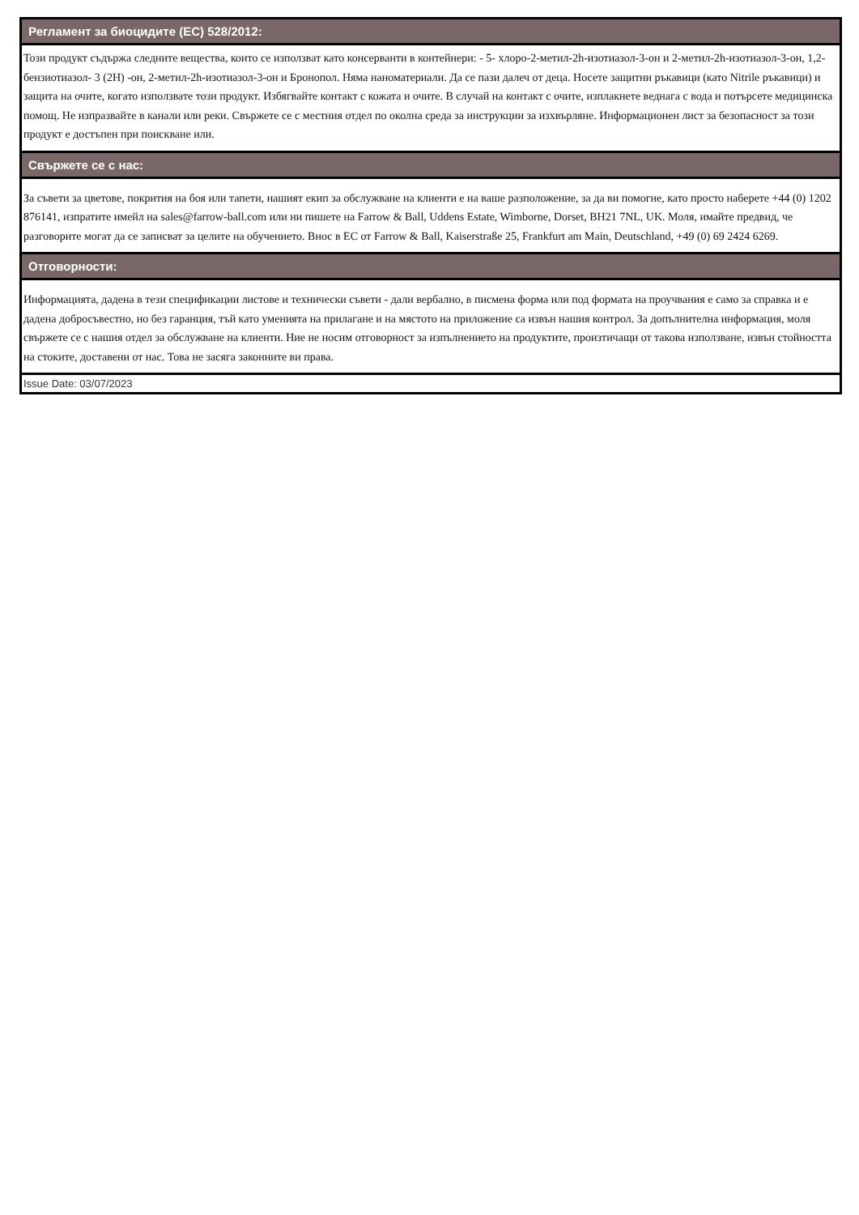Регламент за биоцидите (ЕС) 528/2012:
Този продукт съдържа следните вещества, които се използват като консерванти в контейнери: - 5- хлоро-2-метил-2h-изотиазол-3-он и 2-метил-2h-изотиазол-3-он, 1,2-бензиотиазол- 3 (2H) -он, 2-метил-2h-изотиазол-3-он и Бронопол. Няма наноматериали. Да се пази далеч от деца. Носете защитни ръкавици (като Nitrile ръкавици) и защита на очите, когато използвате този продукт. Избягвайте контакт с кожата и очите. В случай на контакт с очите, изплакнете веднага с вода и потърсете медицинска помощ. Не изпразвайте в канали или реки. Свържете се с местния отдел по околна среда за инструкции за изхвърляне. Информационен лист за безопасност за този продукт е достъпен при поискване или.
Свържете се с нас:
За съвети за цветове, покрития на боя или тапети, нашият екип за обслужване на клиенти е на ваше разположение, за да ви помогне, като просто наберете +44 (0) 1202 876141, изпратите имейл на sales@farrow-ball.com или ни пишете на Farrow & Ball, Uddens Estate, Wimborne, Dorset, BH21 7NL, UK. Моля, имайте предвид, че разговорите могат да се записват за целите на обучението. Внос в ЕС от Farrow & Ball, Kaiserstraße 25, Frankfurt am Main, Deutschland, +49 (0) 69 2424 6269.
Отговорности:
Информацията, дадена в тези спецификации листове и технически съвети - дали вербално, в писмена форма или под формата на проучвания е само за справка и е дадена добросъвестно, но без гаранция, тъй като уменията на прилагане и на мястото на приложение са извън нашия контрол. За допълнителна информация, моля свържете се с нашия отдел за обслужване на клиенти. Ние не носим отговорност за изпълнението на продуктите, произтичащи от такова използване, извън стойността на стоките, доставени от нас. Това не засяга законните ви права.
Issue Date: 03/07/2023